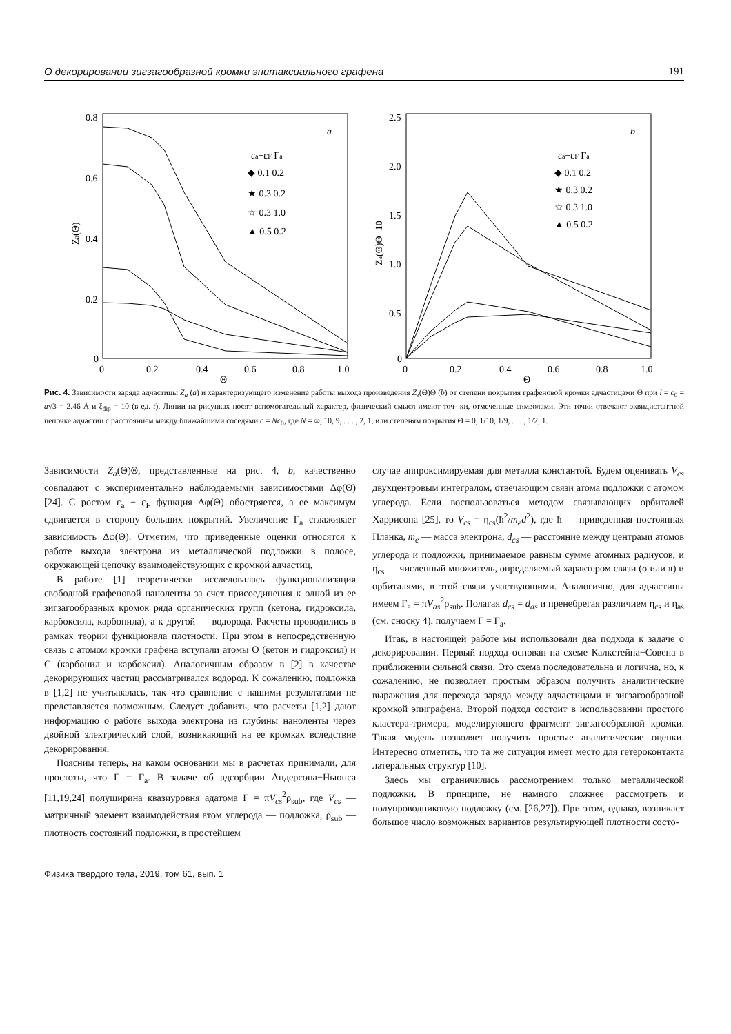О декорировании зигзагообразной кромки эпитаксиального графена 191
0.8
0.6
0.4
0.2
0
0
0.2
0.4
0.6
0.8
1.0
Θ
Za(Θ)
a
εa−εF Γa
◆ 0.1 0.2
★ 0.3 0.2
☆ 0.3 1.0
▲ 0.5 0.2
2.5
2.0
1.5
1.0
0.5
0
0
0.2
0.4
0.6
0.8
1.0
Θ
Za(Θ)Θ ·10
b
εa−εF Γa
◆ 0.1 0.2
★ 0.3 0.2
☆ 0.3 1.0
▲ 0.5 0.2
Рис. 4. Зависимости заряда адчастицы Z<sub>a</sub> (a) и характеризующего изменение работы выхода произведения Z<sub>z</sub>(Θ)Θ (b) от степени покрытия графеновой кромки адчастицами Θ при l = c<sub>0</sub> = a√3 = 2.46 Å и ξ<sub>dip</sub> = 10 (в ед. t). Линии на рисунках носят вспомогательный характер, физический смысл имеют точ- ки, отмеченные символами. Эти точки отвечают эквидистантной цепочке адчастиц с расстоянием между ближайшими соседями c = Nc<sub>0</sub>, где N = ∞, 10, 9, . . . , 2, 1, или степеням покрытия Θ = 0, 1/10, 1/9, . . . , 1/2, 1.
Зависимости Z<sub>a</sub>(Θ)Θ, представленные на рис. 4, b, качественно совпадают с экспериментально наблюдаемыми зависимостями Δφ(Θ) [24]. С ростом ε<sub>a</sub> − ε<sub>F</sub> функция Δφ(Θ) обостряется, а ее максимум сдвигается в сторону больших покрытий. Увеличение Γ<sub>a</sub> сглаживает зависимость Δφ(Θ). Отметим, что приведенные оценки относятся к работе выхода электрона из металлической подложки в полосе, окружающей цепочку взаимодействующих с кромкой адчастиц,
В работе [1] теоретически исследовалась функционализация свободной графеновой наноленты за счет присоединения к одной из ее зигзагообразных кромок ряда органических групп (кетона, гидроксила, карбоксила, карбонила), а к другой — водорода. Расчеты проводились в рамках теории функционала плотности. При этом в непосредственную связь с атомом кромки графена вступали атомы O (кетон и гидроксил) и C (карбонил и карбоксил). Аналогичным образом в [2] в качестве декорирующих частиц рассматривался водород. К сожалению, подложка в [1,2] не учитывалась, так что сравнение с нашими результатами не представляется возможным. Следует добавить, что расчеты [1,2] дают информацию о работе выхода электрона из глубины наноленты через двойной электрический слой, возникающий на ее кромках вследствие декорирования.
Поясним теперь, на каком основании мы в расчетах принимали, для простоты, что Γ = Γ<sub>a</sub>. В задаче об адсорбции Андерсона−Ньюнса [11,19,24] полуширина квазиуровня адатома Γ = πV<sub>cs</sub><sup>2</sup>ρ<sub>sub</sub>, где V<sub>cs</sub> — матричный элемент взаимодействия атом углерода — подложка, ρ<sub>sub</sub> — плотность состояний подложки, в простейшем
случае аппроксимируемая для металла константой. Будем оценивать V<sub>cs</sub> двухцентровым интегралом, отвечающим связи атома подложки с атомом углерода. Если воспользоваться методом связывающих орбиталей Харрисона [25], то V<sub>cs</sub> = η<sub>cs</sub>(ħ<sup>2</sup>/m<sub>e</sub>d<sup>2</sup>), где ħ — приведенная постоянная Планка, m<sub>e</sub> — масса электрона, d<sub>cs</sub> — расстояние между центрами атомов углерода и подложки, принимаемое равным сумме атомных радиусов, и η<sub>cs</sub> — численный множитель, определяемый характером связи (σ или π) и орбиталями, в этой связи участвующими. Аналогично, для адчастицы имеем Γ<sub>a</sub> = πV<sub>as</sub><sup>2</sup>ρ<sub>sub</sub>. Полагая d<sub>cs</sub> = d<sub>as</sub> и пренебрегая различием η<sub>cs</sub> и η<sub>as</sub> (см. сноску 4), получаем Γ = Γ<sub>a</sub>.
Итак, в настоящей работе мы использовали два подхода к задаче о декорировании. Первый подход основан на схеме Калкстейна−Совена в приближении сильной связи. Это схема последовательна и логична, но, к сожалению, не позволяет простым образом получить аналитические выражения для перехода заряда между адчастицами и зигзагообразной кромкой эпиграфена. Второй подход состоит в использовании простого кластера-тримера, моделирующего фрагмент зигзагообразной кромки. Такая модель позволяет получить простые аналитические оценки. Интересно отметить, что та же ситуация имеет место для гетероконтакта латеральных структур [10].
Здесь мы ограничились рассмотрением только металлической подложки. В принципе, не намного сложнее рассмотреть и полупроводниковую подложку (см. [26,27]). При этом, однако, возникает большое число возможных вариантов результирующей плотности состо-
Физика твердого тела, 2019, том 61, вып. 1